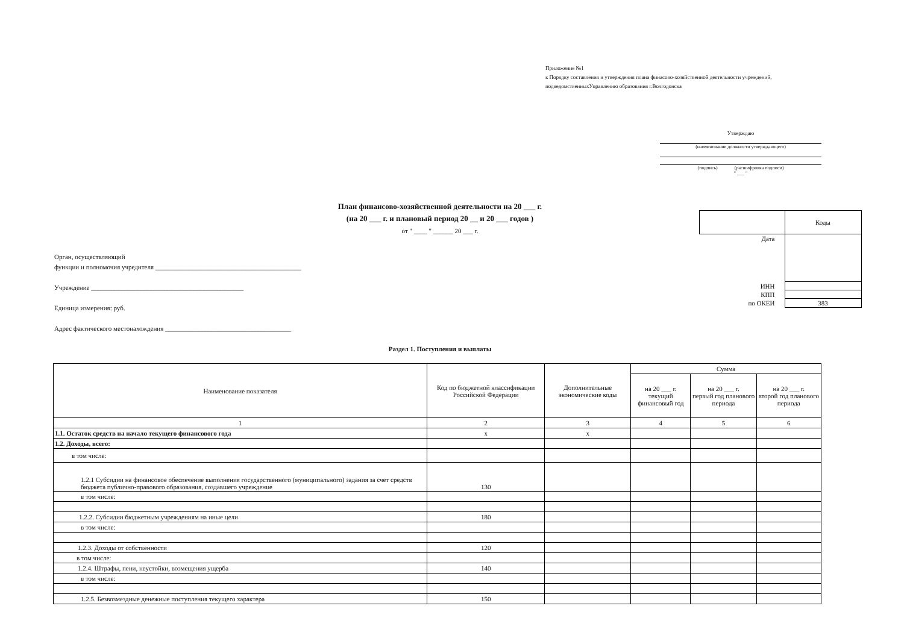Приложение №1
к Порядку составления и утверждения плана финасово-хозяйственной деятельности учреждений,
подведомственныхУправлению образования г.Волгодонска
Утверждаю
(наименование должности утверждающего)
(подпись) (расшифровка подписи)
" ___ "
План финансово-хозяйственной деятельности на 20 ___ г.
(на 20 ___ г. и плановый период 20 __ и 20 ___ годов )
от " ____ " ______ 20 ___ г.
Орган, осуществляющий
функции и полномочия учредителя ____________________________________________
Учреждение ______________________________________________
Единица измерения: руб.
Адрес фактического местонахождения ______________________________________
| | Коды |
| Дата | |
| ИНН | |
| КПП | |
| по ОКЕИ | 383 |
Раздел 1. Поступления и выплаты
| Наименование показателя | Код по бюджетной классификации Российской Федерации | Дополнительные экономические коды | Сумма | | |
| --- | --- | --- | --- | --- | --- |
| | | | на 20 ___ г. текущий финансовый год | на 20 ___ г. первый год планового периода | на 20 ___ г. второй год планового периода |
| 1 | 2 | 3 | 4 | 5 | 6 |
| 1.1. Остаток средств на начало текущего финансового года | x | x | | | |
| 1.2. Доходы, всего: | | | | | |
| в том числе: | | | | | |
| 1.2.1 Субсидии на финансовое обеспечение выполнения государственного (муниципального) задания за счет средств бюджета публично-правового образования, создавшего учреждение | 130 | | | | |
| в том числе: | | | | | |
| 1.2.2. Субсидии бюджетным учреждениям на иные цели | 180 | | | | |
| в том числе: | | | | | |
| 1.2.3. Доходы от собственности | 120 | | | | |
| в том числе: | | | | | |
| 1.2.4. Штрафы, пени, неустойки, возмещения ущерба | 140 | | | | |
| в том числе: | | | | | |
| 1.2.5. Безвозмездные денежные поступления текущего характера | 150 | | | | |